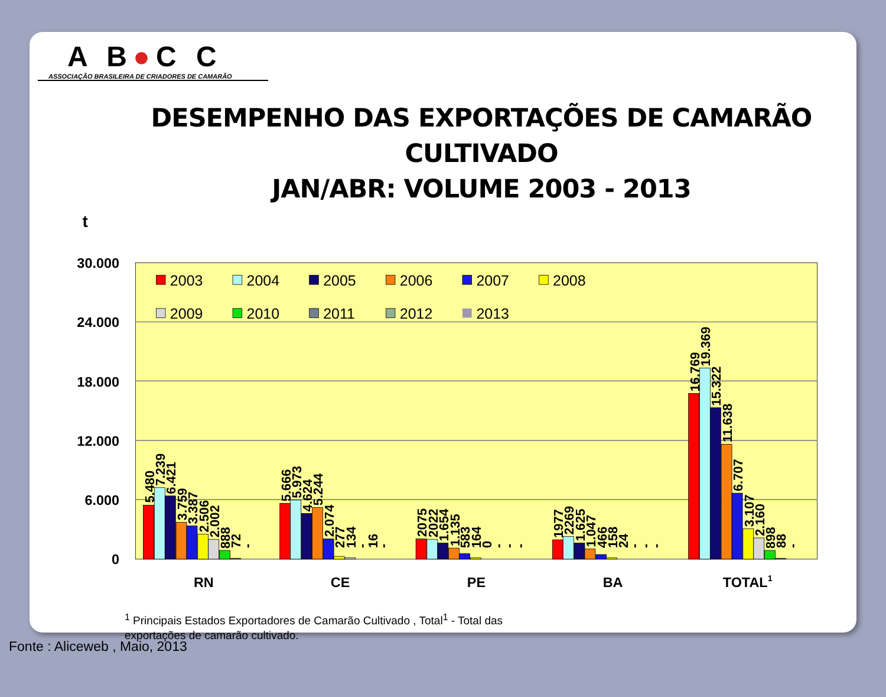A B●C C
ASSOCIAÇÃO BRASILEIRA DE CRIADORES DE CAMARÃO
DESEMPENHO DAS EXPORTAÇÕES DE CAMARÃO CULTIVADO
JAN/ABR: VOLUME 2003 - 2013
t
30.000
24.000
18.000
12.000
6.000
0
2003
2004
2005
2006
2007
2008
2009
2010
2011
2012
2013
5.480
7.239
6.421
3.759
3.387
2.506
2.002
888
72
-
5.666
5.973
4.624
5.244
2.074
277
134
-
16
-
2075
2022
1.654
1.135
583
164
0
-
-
-
1977
2269
1.625
1.047
466
158
24
-
-
-
16.769
19.369
15.322
11.638
6.707
3.107
2.160
898
88
-
RN
CE
PE
BA
TOTAL1
<sup>1</sup> Principais Estados Exportadores de Camarão Cultivado , Total<sup>1</sup> - Total das exportações de camarão cultivado.
Fonte : Aliceweb , Maio, 2013